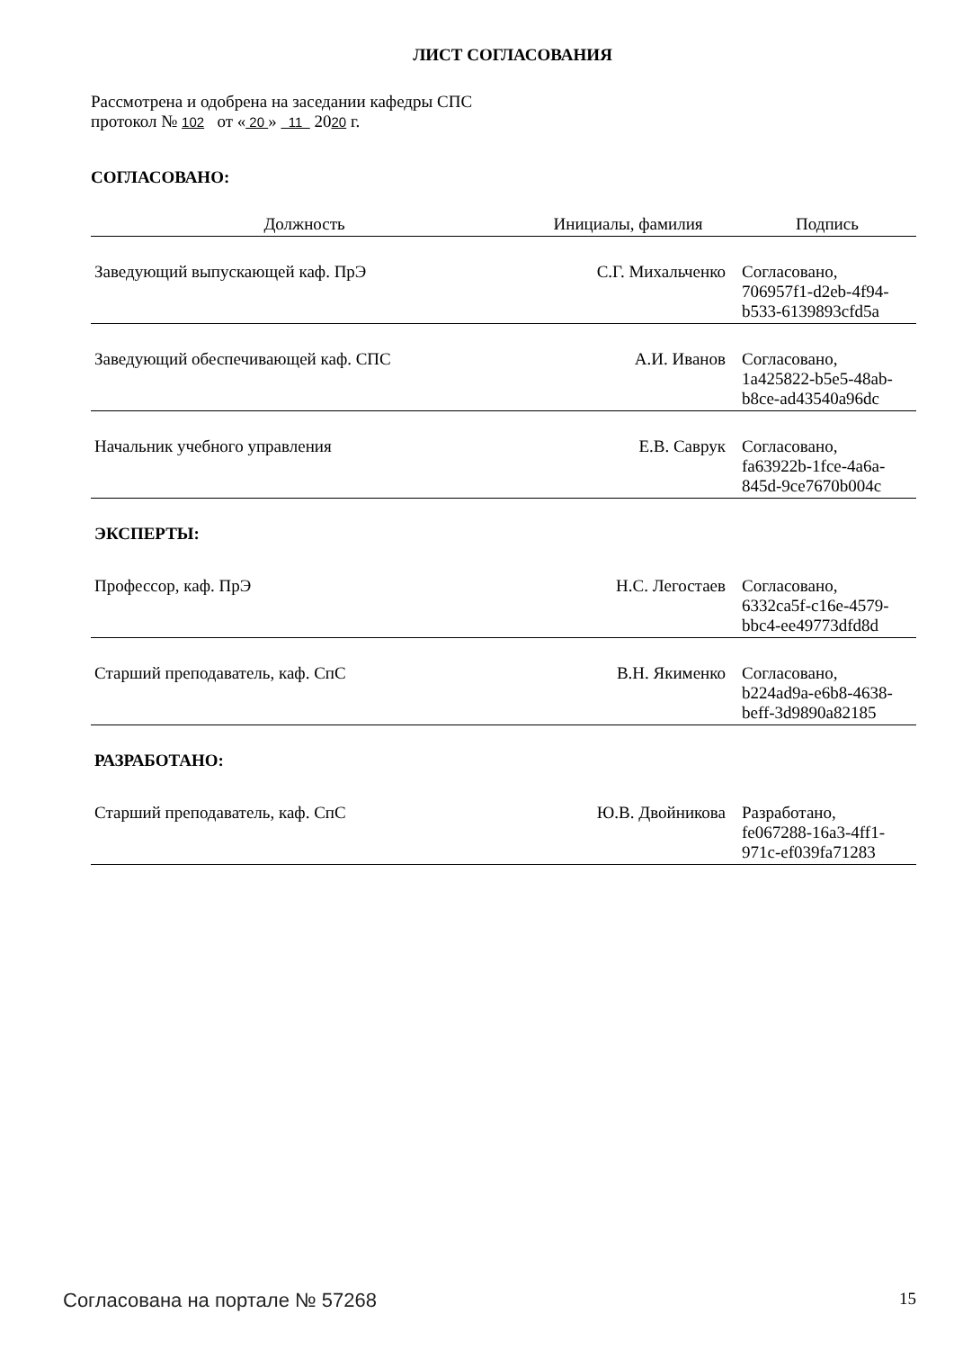ЛИСТ СОГЛАСОВАНИЯ
Рассмотрена и одобрена на заседании кафедры СПС
протокол № 102 от « 20 » 11 2020 г.
СОГЛАСОВАНО:
| Должность | Инициалы, фамилия | Подпись |
| --- | --- | --- |
| Заведующий выпускающей каф. ПрЭ | С.Г. Михальченко | Согласовано, 706957f1-d2eb-4f94- b533-6139893cfd5a |
| Заведующий обеспечивающей каф. СПС | А.И. Иванов | Согласовано, 1a425822-b5e5-48ab- b8ce-ad43540a96dc |
| Начальник учебного управления | Е.В. Саврук | Согласовано, fa63922b-1fce-4a6a- 845d-9ce7670b004c |
ЭКСПЕРТЫ:
| Профессор, каф. ПрЭ | Н.С. Легостаев | Согласовано, 6332ca5f-c16e-4579- bbc4-ee49773dfd8d |
| Старший преподаватель, каф. СпС | В.Н. Якименко | Согласовано, b224ad9a-e6b8-4638- beff-3d9890a82185 |
РАЗРАБОТАНО:
| Старший преподаватель, каф. СпС | Ю.В. Двойникова | Разработано, fe067288-16a3-4ff1- 971c-ef039fa71283 |
Согласована на портале № 57268 15